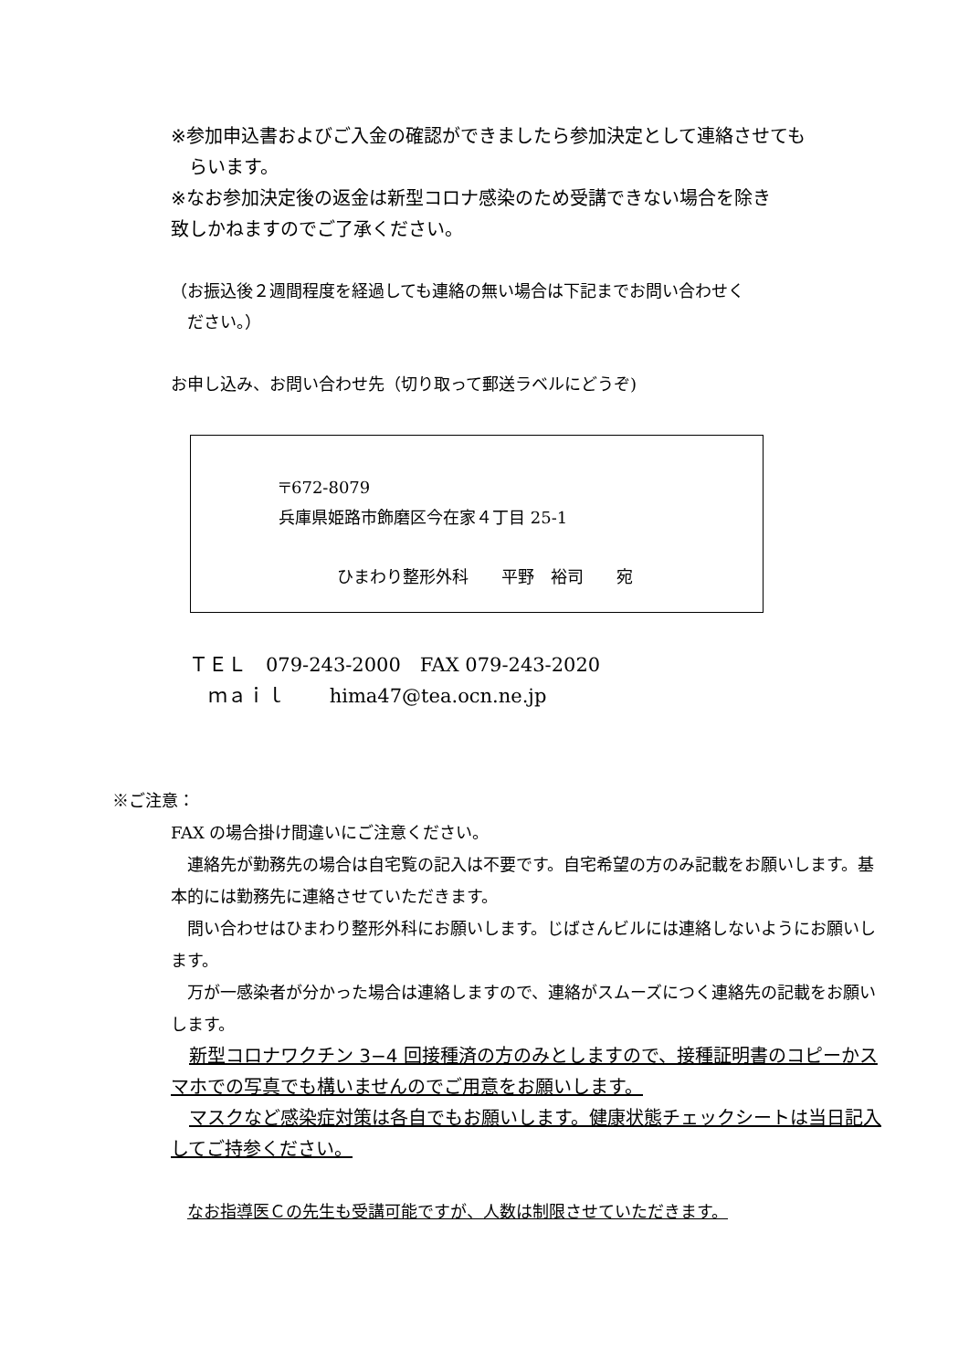※参加申込書およびご入金の確認ができましたら参加決定として連絡させても
　らいます。
※なお参加決定後の返金は新型コロナ感染のため受講できない場合を除き
致しかねますのでご了承ください。
（お振込後２週間程度を経過しても連絡の無い場合は下記までお問い合わせく
　ださい。）
お申し込み、お問い合わせ先（切り取って郵送ラベルにどうぞ)
〒672-8079
兵庫県姫路市飾磨区今在家４丁目 25-1
ひまわり整形外科　　平野　裕司　　宛
ＴＥＬ　079-243-2000　FAX 079-243-2020
　ｍａｉｌ　　 hima47@tea.ocn.ne.jp
※ご注意：
FAX の場合掛け間違いにご注意ください。
　連絡先が勤務先の場合は自宅覧の記入は不要です。自宅希望の方のみ記載をお願いします。基本的には勤務先に連絡させていただきます。
　問い合わせはひまわり整形外科にお願いします。じばさんビルには連絡しないようにお願いします。
　万が一感染者が分かった場合は連絡しますので、連絡がスムーズにつく連絡先の記載をお願いします。
　新型コロナワクチン 3−4 回接種済の方のみとしますので、接種証明書のコピーかスマホでの写真でも構いませんのでご用意をお願いします。
　マスクなど感染症対策は各自でもお願いします。健康状態チェックシートは当日記入してご持参ください。
　なお指導医Ｃの先生も受講可能ですが、人数は制限させていただきます。